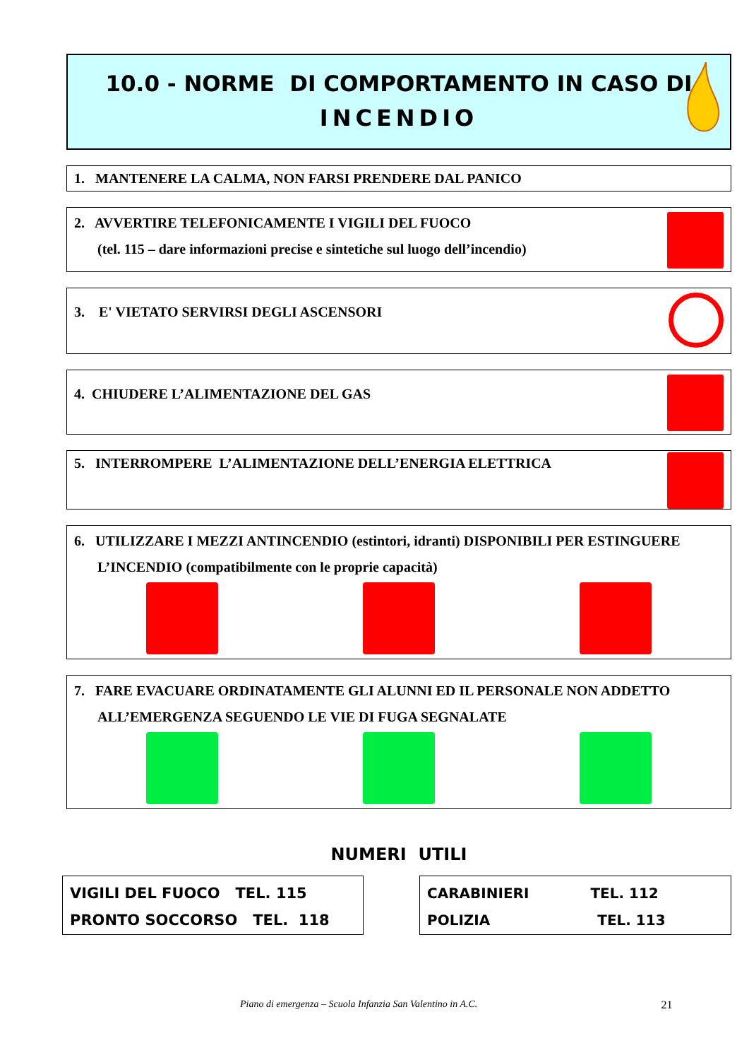10.0 - NORME DI COMPORTAMENTO IN CASO DI
INCENDIO
1. MANTENERE LA CALMA, NON FARSI PRENDERE DAL PANICO
2. AVVERTIRE TELEFONICAMENTE I VIGILI DEL FUOCO
(tel. 115 – dare informazioni precise e sintetiche sul luogo dell’incendio)
3. E' VIETATO SERVIRSI DEGLI ASCENSORI
4. CHIUDERE L’ALIMENTAZIONE DEL GAS
5. INTERROMPERE L’ALIMENTAZIONE DELL’ENERGIA ELETTRICA
6. UTILIZZARE I MEZZI ANTINCENDIO (estintori, idranti) DISPONIBILI PER ESTINGUERE
L’INCENDIO (compatibilmente con le proprie capacità)
7. FARE EVACUARE ORDINATAMENTE GLI ALUNNI ED IL PERSONALE NON ADDETTO
ALL’EMERGENZA SEGUENDO LE VIE DI FUGA SEGNALATE
NUMERI UTILI
VIGILI DEL FUOCO TEL. 115
PRONTO SOCCORSO TEL. 118
CARABINIERI TEL. 112
POLIZIA TEL. 113
Piano di emergenza – Scuola Infanzia San Valentino in A.C. 21